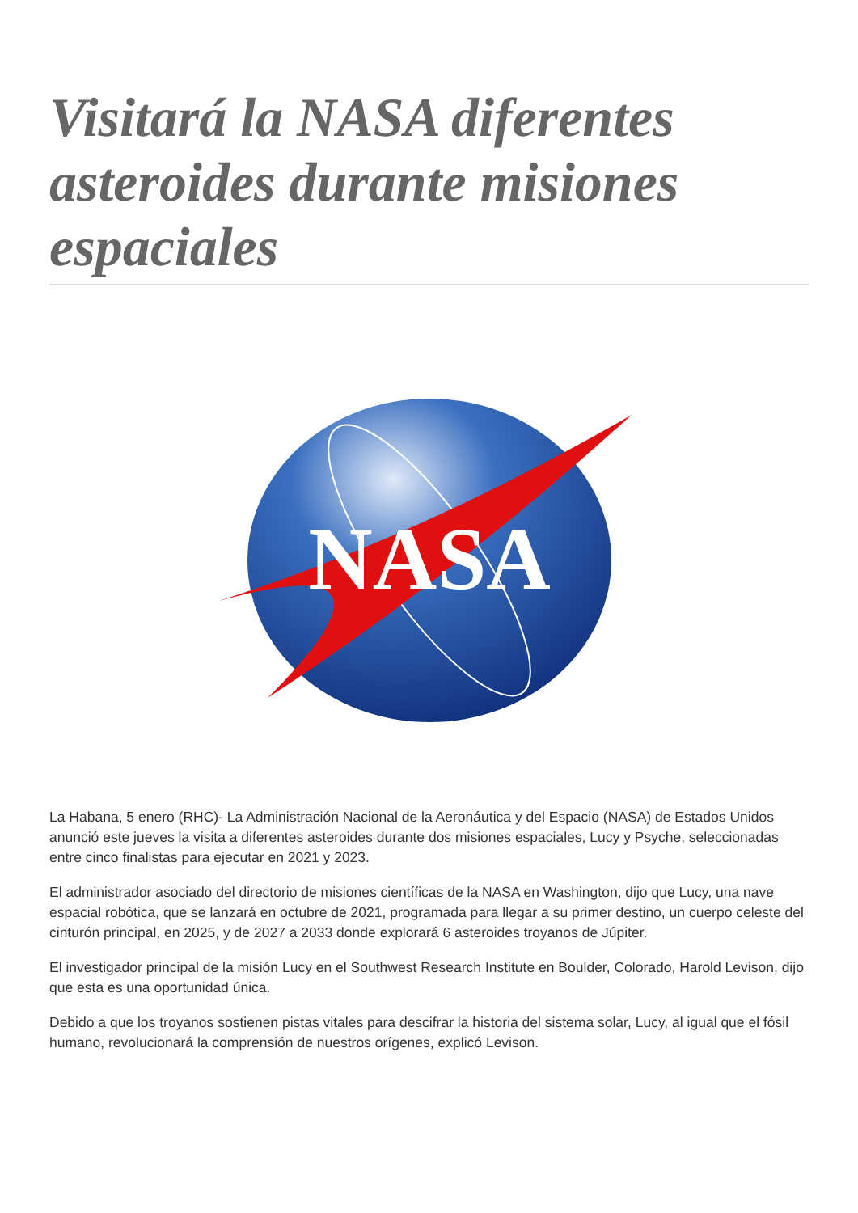Visitará la NASA diferentes asteroides durante misiones espaciales
NASA
La Habana, 5 enero (RHC)- La Administración Nacional de la Aeronáutica y del Espacio (NASA) de Estados Unidos anunció este jueves la visita a diferentes asteroides durante dos misiones espaciales, Lucy y Psyche, seleccionadas entre cinco finalistas para ejecutar en 2021 y 2023.
El administrador asociado del directorio de misiones científicas de la NASA en Washington, dijo que Lucy, una nave espacial robótica, que se lanzará en octubre de 2021, programada para llegar a su primer destino, un cuerpo celeste del cinturón principal, en 2025, y de 2027 a 2033 donde explorará 6 asteroides troyanos de Júpiter.
El investigador principal de la misión Lucy en el Southwest Research Institute en Boulder, Colorado, Harold Levison, dijo que esta es una oportunidad única.
Debido a que los troyanos sostienen pistas vitales para descifrar la historia del sistema solar, Lucy, al igual que el fósil humano, revolucionará la comprensión de nuestros orígenes, explicó Levison.